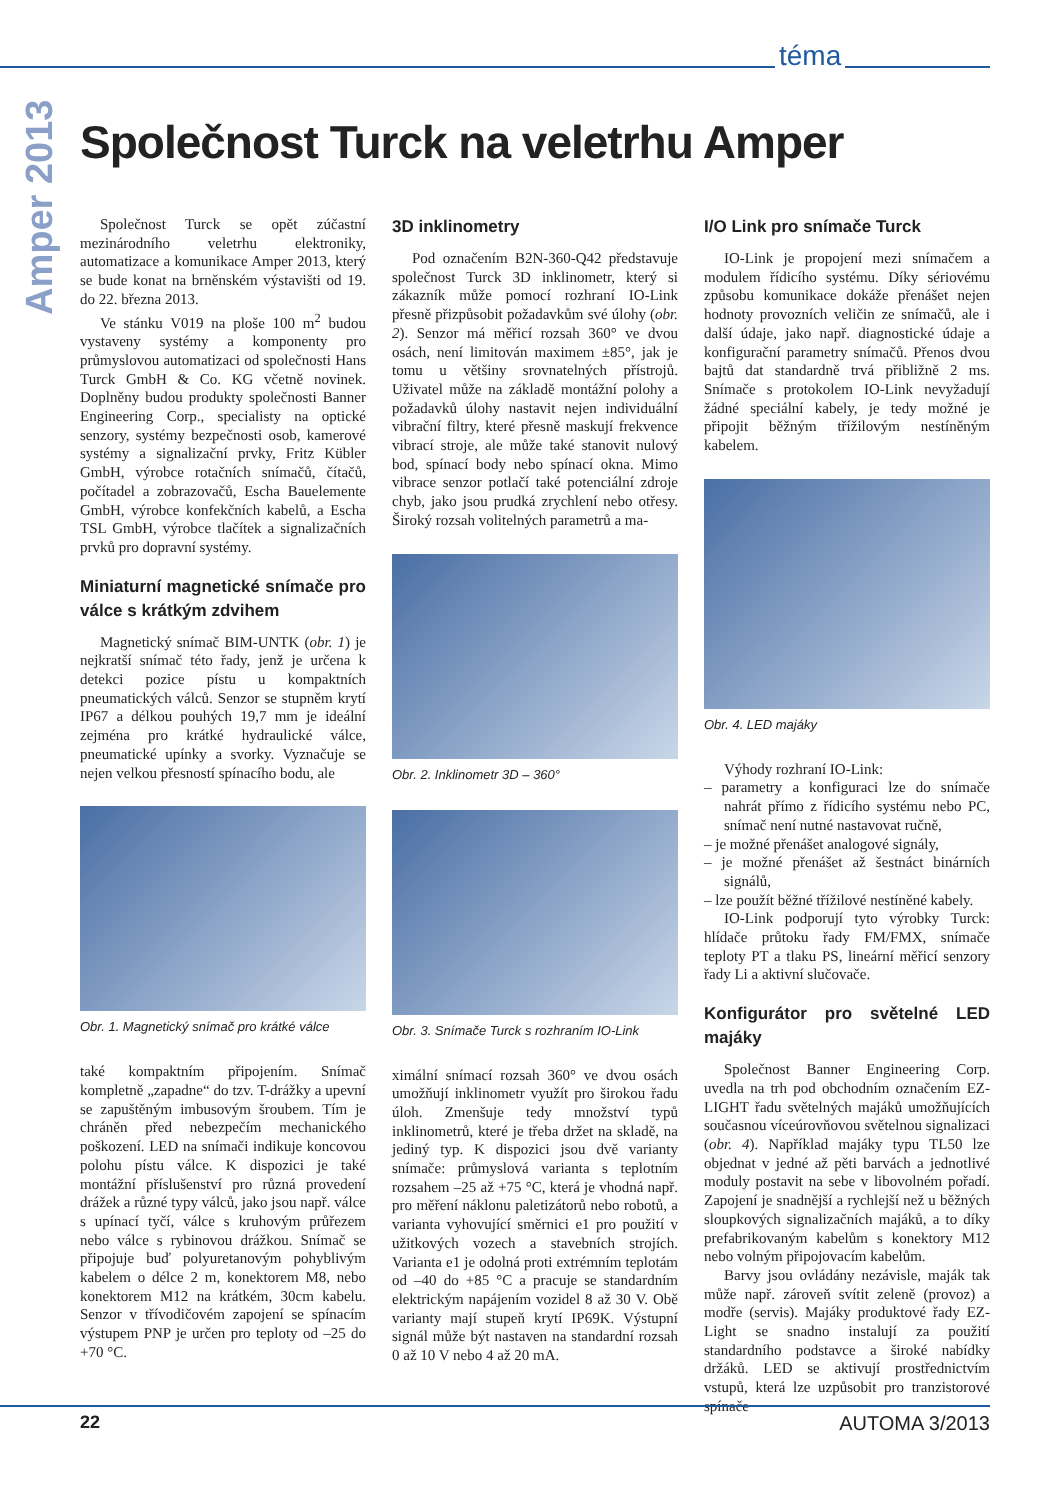téma
Amper 2013
Společnost Turck na veletrhu Amper
Společnost Turck se opět zúčastní mezinárodního veletrhu elektroniky, automatizace a komunikace Amper 2013, který se bude konat na brněnském výstavišti od 19. do 22. března 2013.
Ve stánku V019 na ploše 100 m<sup>2</sup> budou vystaveny systémy a komponenty pro průmyslovou automatizaci od společnosti Hans Turck GmbH & Co. KG včetně novinek. Doplněny budou produkty společnosti Banner Engineering Corp., specialisty na optické senzory, systémy bezpečnosti osob, kamerové systémy a signalizační prvky, Fritz Kübler GmbH, výrobce rotačních snímačů, čítačů, počítadel a zobrazovačů, Escha Bauelemente GmbH, výrobce konfekčních kabelů, a Escha TSL GmbH, výrobce tlačítek a signalizačních prvků pro dopravní systémy.
Miniaturní magnetické snímače pro válce s krátkým zdvihem
Magnetický snímač BIM-UNTK (obr. 1) je nejkratší snímač této řady, jenž je určena k detekci pozice pístu u kompaktních pneumatických válců. Senzor se stupněm krytí IP67 a délkou pouhých 19,7 mm je ideální zejména pro krátké hydraulické válce, pneumatické upínky a svorky. Vyznačuje se nejen velkou přesností spínacího bodu, ale
Obr. 1. Magnetický snímač pro krátké válce
také kompaktním připojením. Snímač kompletně „zapadne“ do tzv. T-drážky a upevní se zapuštěným imbusovým šroubem. Tím je chráněn před nebezpečím mechanického poškození. LED na snímači indikuje koncovou polohu pístu válce. K dispozici je také montážní příslušenství pro různá provedení drážek a různé typy válců, jako jsou např. válce s upínací tyčí, válce s kruhovým průřezem nebo válce s rybinovou drážkou. Snímač se připojuje buď polyuretanovým pohyblivým kabelem o délce 2 m, konektorem M8, nebo konektorem M12 na krátkém, 30cm kabelu. Senzor v třívodičovém zapojení se spínacím výstupem PNP je určen pro teploty od –25 do +70 °C.
3D inklinometry
Pod označením B2N-360-Q42 představuje společnost Turck 3D inklinometr, který si zákazník může pomocí rozhraní IO-Link přesně přizpůsobit požadavkům své úlohy (obr. 2). Senzor má měřicí rozsah 360° ve dvou osách, není limitován maximem ±85°, jak je tomu u většiny srovnatelných přístrojů. Uživatel může na základě montážní polohy a požadavků úlohy nastavit nejen individuální vibrační filtry, které přesně maskují frekvence vibrací stroje, ale může také stanovit nulový bod, spínací body nebo spínací okna. Mimo vibrace senzor potlačí také potenciální zdroje chyb, jako jsou prudká zrychlení nebo otřesy. Široký rozsah volitelných parametrů a ma-
Obr. 2. Inklinometr 3D – 360°
Obr. 3. Snímače Turck s rozhraním IO-Link
ximální snímací rozsah 360° ve dvou osách umožňují inklinometr využít pro širokou řadu úloh. Zmenšuje tedy množství typů inklinometrů, které je třeba držet na skladě, na jediný typ. K dispozici jsou dvě varianty snímače: průmyslová varianta s teplotním rozsahem –25 až +75 °C, která je vhodná např. pro měření náklonu paletizátorů nebo robotů, a varianta vyhovující směrnici e1 pro použití v užitkových vozech a stavebních strojích. Varianta e1 je odolná proti extrémním teplotám od –40 do +85 °C a pracuje se standardním elektrickým napájením vozidel 8 až 30 V. Obě varianty mají stupeň krytí IP69K. Výstupní signál může být nastaven na standardní rozsah 0 až 10 V nebo 4 až 20 mA.
I/O Link pro snímače Turck
IO-Link je propojení mezi snímačem a modulem řídicího systému. Díky sériovému způsobu komunikace dokáže přenášet nejen hodnoty provozních veličin ze snímačů, ale i další údaje, jako např. diagnostické údaje a konfigurační parametry snímačů. Přenos dvou bajtů dat standardně trvá přibližně 2 ms. Snímače s protokolem IO-Link nevyžadují žádné speciální kabely, je tedy možné je připojit běžným třížilovým nestíněným kabelem.
Obr. 4. LED majáky
Výhody rozhraní IO-Link:
– parametry a konfiguraci lze do snímače nahrát přímo z řídicího systému nebo PC, snímač není nutné nastavovat ručně,
– je možné přenášet analogové signály,
– je možné přenášet až šestnáct binárních signálů,
– lze použít běžné třížilové nestíněné kabely.
IO-Link podporují tyto výrobky Turck: hlídače průtoku řady FM/FMX, snímače teploty PT a tlaku PS, lineární měřicí senzory řady Li a aktivní slučovače.
Konfigurátor pro světelné LED majáky
Společnost Banner Engineering Corp. uvedla na trh pod obchodním označením EZ-LIGHT řadu světelných majáků umožňujících současnou víceúrovňovou světelnou signalizaci (obr. 4). Například majáky typu TL50 lze objednat v jedné až pěti barvách a jednotlivé moduly postavit na sebe v libovolném pořadí. Zapojení je snadnější a rychlejší než u běžných sloupkových signalizačních majáků, a to díky prefabrikovaným kabelům s konektory M12 nebo volným připojovacím kabelům.
Barvy jsou ovládány nezávisle, maják tak může např. zároveň svítit zeleně (provoz) a modře (servis). Majáky produktové řady EZ-Light se snadno instalují za použití standardního podstavce a široké nabídky držáků. LED se aktivují prostřednictvím vstupů, která lze uzpůsobit pro tranzistorové spínače
22 AUTOMA 3/2013